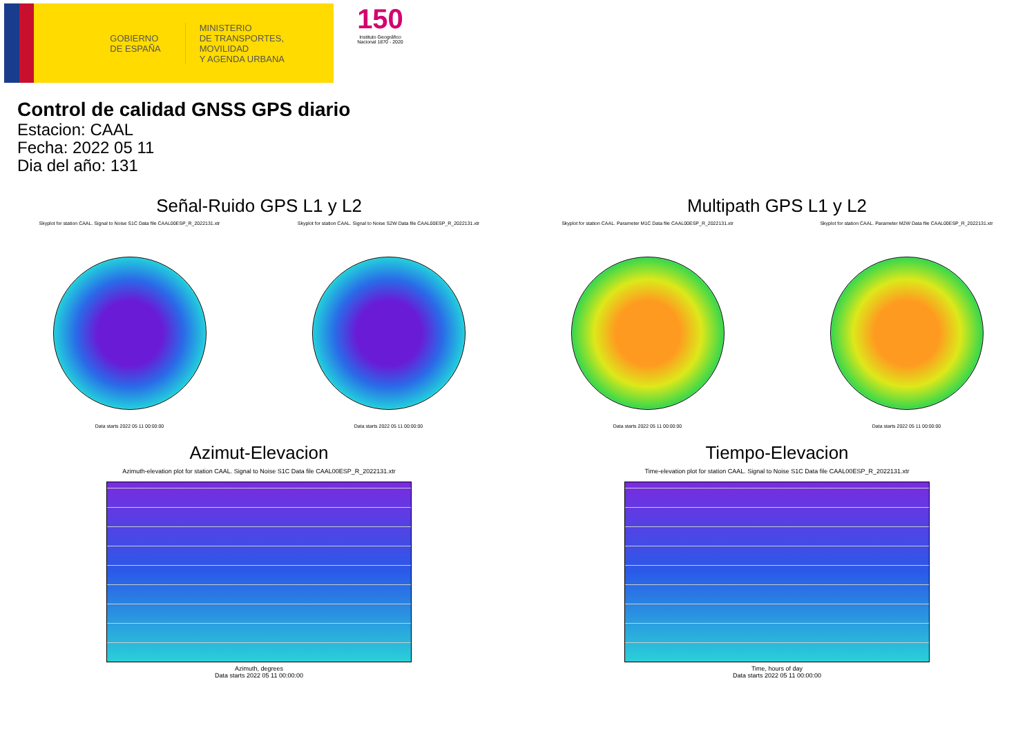GOBIERNO
DE ESPAÑA
MINISTERIO
DE TRANSPORTES, MOVILIDAD
Y AGENDA URBANA
150
Instituto Geográfico Nacional 1870 - 2020
Control de calidad GNSS GPS diario
Estacion: CAAL
Fecha: 2022 05 11
Dia del año: 131
Señal-Ruido GPS L1 y L2
Skyplot for station CAAL. Signal to Noise S1C Data file CAAL00ESP_R_2022131.xtr
Data starts 2022 05 11 00:00:00
Skyplot for station CAAL. Signal to Noise S2W Data file CAAL00ESP_R_2022131.xtr
Data starts 2022 05 11 00:00:00
Multipath GPS L1 y L2
Skyplot for station CAAL. Parameter M1C Data file CAAL00ESP_R_2022131.xtr
Data starts 2022 05 11 00:00:00
Skyplot for station CAAL. Parameter M2W Data file CAAL00ESP_R_2022131.xtr
Data starts 2022 05 11 00:00:00
Azimut-Elevacion
Azimuth-elevation plot for station CAAL. Signal to Noise S1C Data file CAAL00ESP_R_2022131.xtr
Azimuth, degrees
Data starts 2022 05 11 00:00:00
Tiempo-Elevacion
Time-elevation plot for station CAAL. Signal to Noise S1C Data file CAAL00ESP_R_2022131.xtr
Time, hours of day
Data starts 2022 05 11 00:00:00